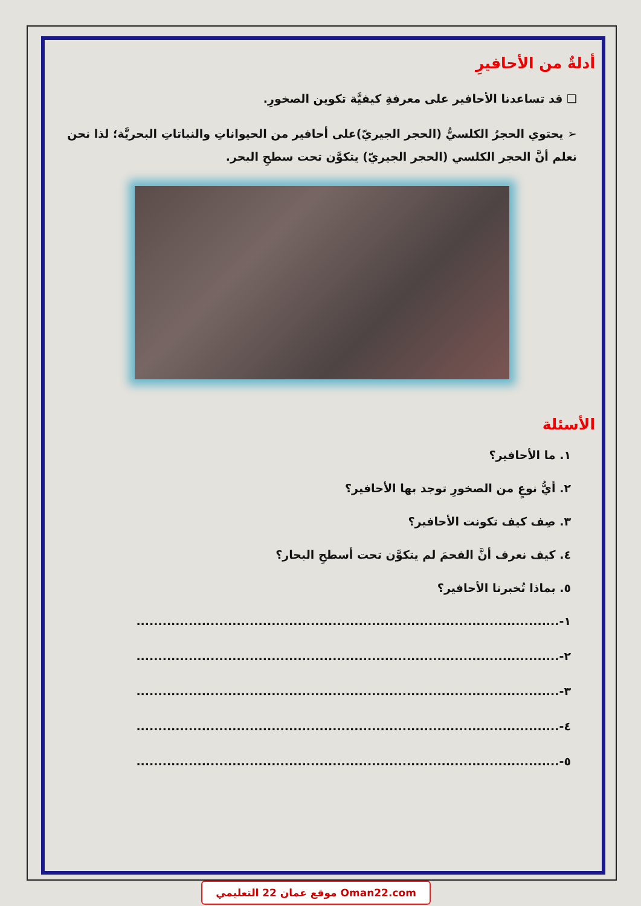أدلةٌ من الأحافيرِ
❑ قد تساعدنا الأحافير على معرفةِ كيفيَّة تكوين الصخورِ.
➢ يحتوي الحجرُ الكلسيُّ (الحجر الجيريّ)على أحافير من الحيواناتِ والنباتاتِ البحريَّة؛ لذا نحن نعلم أنَّ الحجر الكلسي (الحجر الجيريّ) يتكوَّن تحت سطحِ البحر.
الأسئلة
١. ما الأحافير؟
٢. أيُّ نوعٍ من الصخورِ توجد بها الأحافير؟
٣. صِف كيف تكونت الأحافير؟
٤. كيف نعرف أنَّ الفحمَ لم يتكوَّن تحت أسطحِ البحار؟
٥. بماذا تُخبرنا الأحافير؟
١-.................................................................................................
٢-.................................................................................................
٣-.................................................................................................
٤-.................................................................................................
٥-.................................................................................................
موقع عمان 22 التعليمي Oman22.com